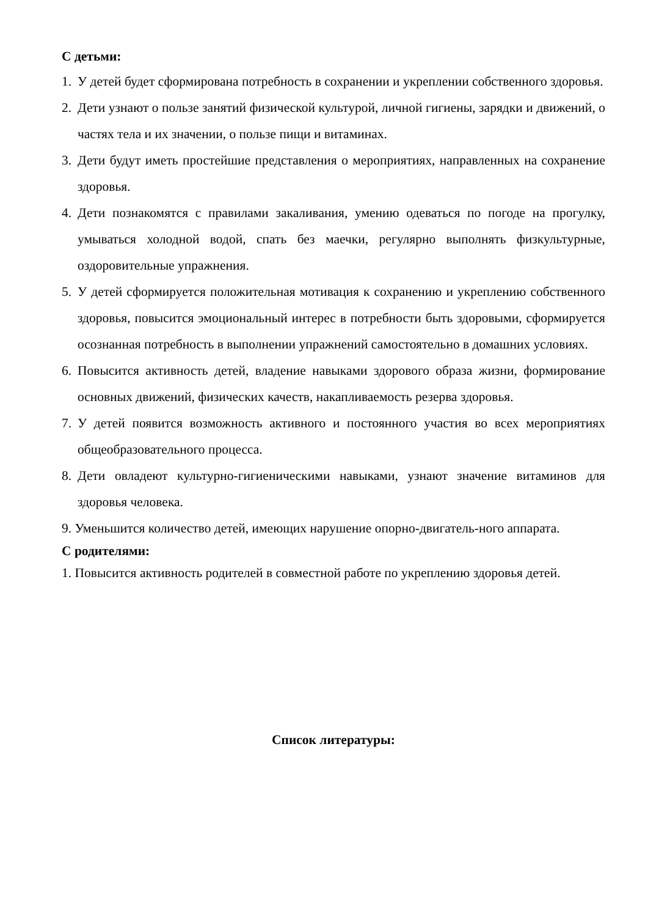С детьми:
1. У детей будет сформирована потребность в сохранении и укреплении собственного здоровья.
2. Дети узнают о пользе занятий физической культурой, личной гигиены, зарядки и движений, о частях тела и их значении, о пользе пищи и витаминах.
3. Дети будут иметь простейшие представления о мероприятиях, направленных на сохранение здоровья.
4. Дети познакомятся с правилами закаливания, умению одеваться по погоде на прогулку, умываться холодной водой, спать без маечки, регулярно выполнять физкультурные, оздоровительные упражнения.
5. У детей сформируется положительная мотивация к сохранению и укреплению собственного здоровья, повысится эмоциональный интерес в потребности быть здоровыми, сформируется осознанная потребность в выполнении упражнений самостоятельно в домашних условиях.
6. Повысится активность детей, владение навыками здорового образа жизни, формирование основных движений, физических качеств, накапливаемость резерва здоровья.
7. У детей появится возможность активного и постоянного участия во всех мероприятиях общеобразовательного процесса.
8. Дети овладеют культурно-гигиеническими навыками, узнают значение витаминов для здоровья человека.
9. Уменьшится количество детей, имеющих нарушение опорно-двигатель-ного аппарата.
С родителями:
1. Повысится активность родителей в совместной работе по укреплению здоровья детей.
Список литературы: